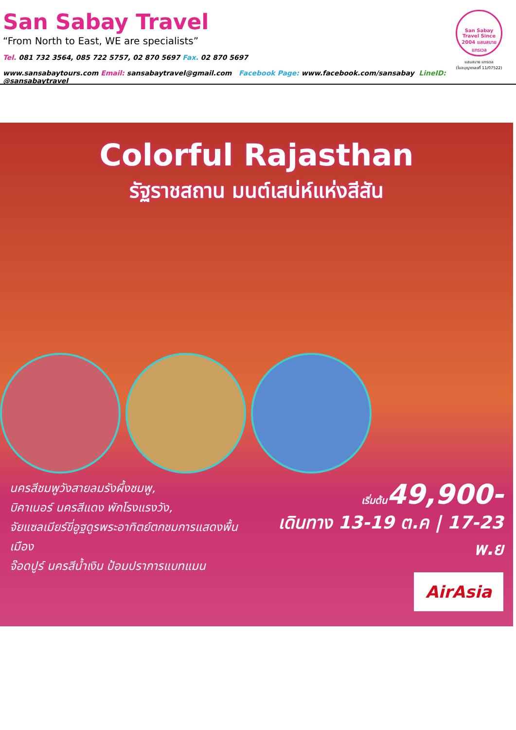San Sabay Travel
“From North to East, WE are specialists”
Tel. 081 732 3564, 085 722 5757, 02 870 5697 Fax. 02 870 5697
www.sansabaytours.com Email: sansabaytravel@gmail.com Facebook Page: www.facebook.com/sansabay LineID: @sansabaytravel
San Sabay Travel Since 2004 แสนสบาย แทรเวล
แสนสบาย แทรเวล
(ใบอนุญาตเลขที่ 11/07522)
Colorful Rajasthan
รัฐราชสถาน มนต์เสน่ห์แห่งสีสัน
นครสีชมพูวังสายลมรังผึ้งชมพู,
บิคาเนอร์ นครสีแดง พักโรงแรงวัง,
จัยแซลเมียร์ขี่อูฐดูรพระอาทิตย์ตกชมการแสดงพื้นเมือง
จ๊อดปูร์ นครสีน้ำเงิน ป้อมปราการแบทแมน
เริ่มต้น 49,900-
เดินทาง 13-19 ต.ค | 17-23 พ.ย
AirAsia